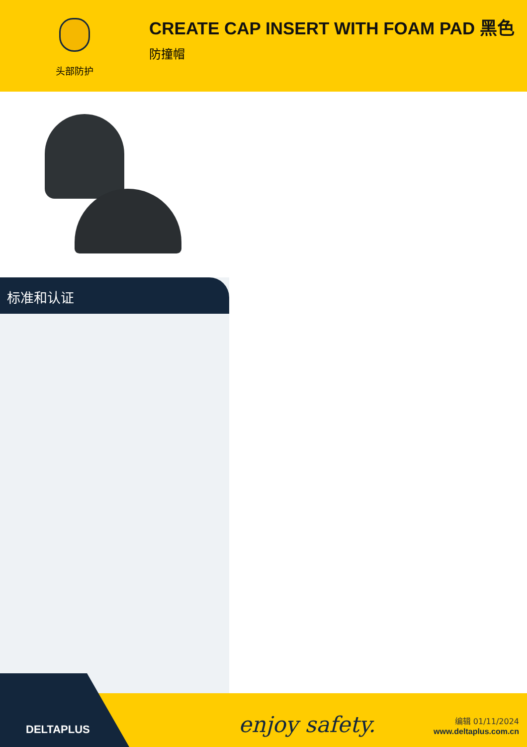头部防护
CREATE CAP INSERT WITH FOAM PAD 黑色
防撞帽
标准和认证
enjoy safety.
编辑 01/11/2024
www.deltaplus.com.cn
DELTAPLUS